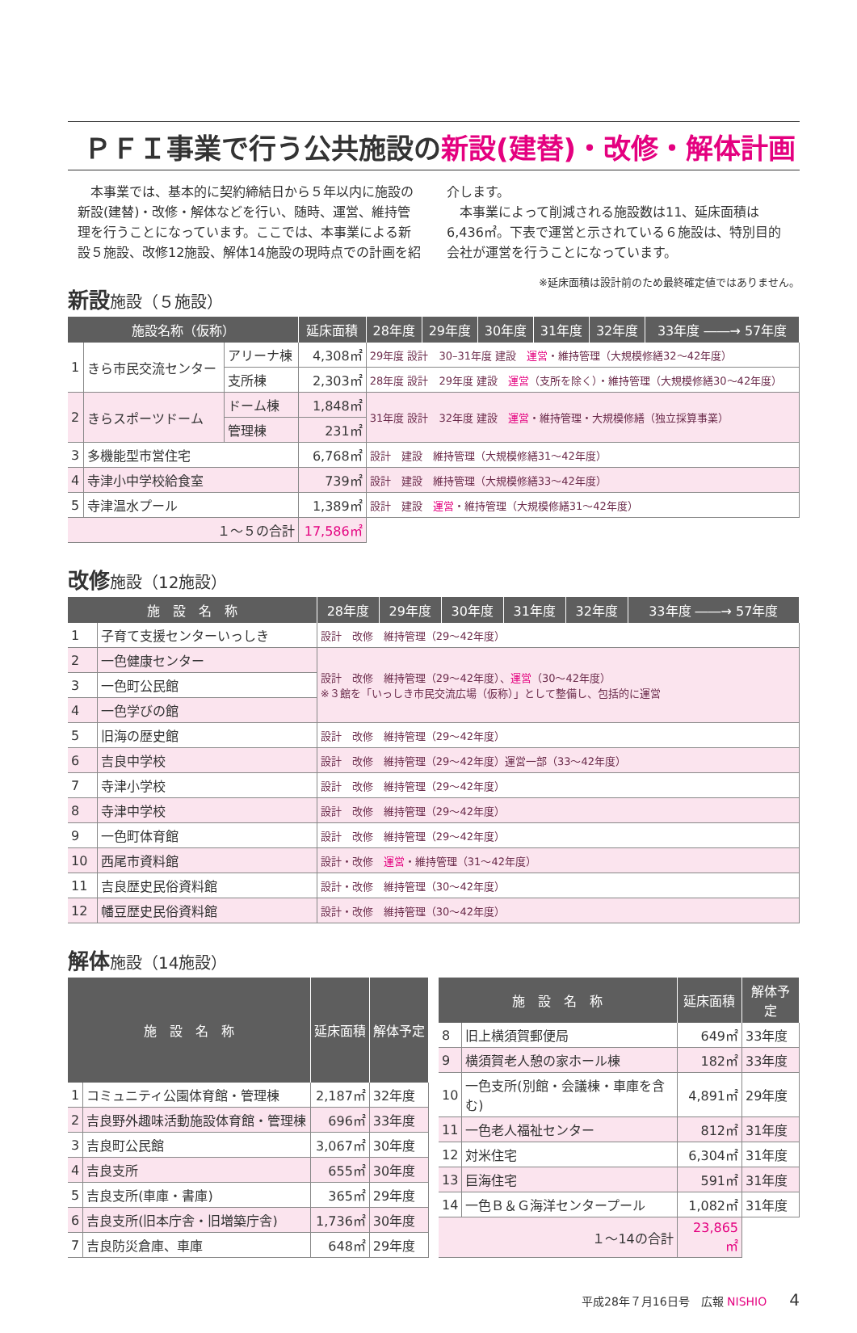ＰＦＩ事業で行う公共施設の新設(建替)・改修・解体計画
　本事業では、基本的に契約締結日から５年以内に施設の新設(建替)・改修・解体などを行い、随時、運営、維持管理を行うことになっています。ここでは、本事業による新設５施設、改修12施設、解体14施設の現時点での計画を紹介します。
　本事業によって削減される施設数は11、延床面積は6,436㎡。下表で運営と示されている６施設は、特別目的会社が運営を行うことになっています。
※延床面積は設計前のため最終確定値ではありません。
新設施設（５施設）
| 施設名称（仮称） | | | 延床面積 | 28年度 | 29年度 | 30年度 | 31年度 | 32年度 | 33年度 ――→ 57年度 |
| --- | --- | --- | --- | --- | --- | --- | --- | --- | --- |
| 1 | きら市民交流センター | アリーナ棟 | 4,308㎡ | 29年度 設計 30–31年度 建設 運営 ・維持管理（大規模修繕32～42年度） | | | | | |
| | | 支所棟 | 2,303㎡ | 28年度 設計 29年度 建設 運営 （支所を除く）・維持管理（大規模修繕30～42年度） | | | | | |
| 2 | きらスポーツドーム | ドーム棟 | 1,848㎡ | 31年度 設計 32年度 建設 運営 ・維持管理・大規模修繕（独立採算事業） | | | | | |
| | | 管理棟 | 231㎡ | | | | | | |
| 3 | 多機能型市営住宅 | | 6,768㎡ | 設計 建設 維持管理（大規模修繕31～42年度） | | | | | |
| 4 | 寺津小中学校給食室 | | 739㎡ | 設計 建設 維持管理（大規模修繕33～42年度） | | | | | |
| 5 | 寺津温水プール | | 1,389㎡ | 設計 建設 運営 ・維持管理（大規模修繕31～42年度） | | | | | |
| １～５の合計 | | | 17,586㎡ | | | | | | |
改修施設（12施設）
| 施 設 名 称 | | 28年度 | 29年度 | 30年度 | 31年度 | 32年度 | 33年度 ――→ 57年度 |
| --- | --- | --- | --- | --- | --- | --- | --- |
| 1 | 子育て支援センターいっしき | 設計 改修 維持管理（29～42年度） | | | | | |
| 2 | 一色健康センター | 設計 改修 維持管理（29～42年度）、 運営 （30～42年度） ※３館を「いっしき市民交流広場（仮称）」として整備し、包括的に運営 | | | | | |
| 3 | 一色町公民館 | | | | | | |
| 4 | 一色学びの館 | | | | | | |
| 5 | 旧海の歴史館 | 設計 改修 維持管理（29～42年度） | | | | | |
| 6 | 吉良中学校 | 設計 改修 維持管理（29～42年度）運営一部（33～42年度） | | | | | |
| 7 | 寺津小学校 | 設計 改修 維持管理（29～42年度） | | | | | |
| 8 | 寺津中学校 | 設計 改修 維持管理（29～42年度） | | | | | |
| 9 | 一色町体育館 | 設計 改修 維持管理（29～42年度） | | | | | |
| 10 | 西尾市資料館 | 設計・改修 運営 ・維持管理（31～42年度） | | | | | |
| 11 | 吉良歴史民俗資料館 | 設計・改修 維持管理（30～42年度） | | | | | |
| 12 | 幡豆歴史民俗資料館 | 設計・改修 維持管理（30～42年度） | | | | | |
解体施設（14施設）
| 施 設 名 称 | | 延床面積 | 解体予定 |
| --- | --- | --- | --- |
| 1 | コミュニティ公園体育館・管理棟 | 2,187㎡ | 32年度 |
| 2 | 吉良野外趣味活動施設体育館・管理棟 | 696㎡ | 33年度 |
| 3 | 吉良町公民館 | 3,067㎡ | 30年度 |
| 4 | 吉良支所 | 655㎡ | 30年度 |
| 5 | 吉良支所(車庫・書庫) | 365㎡ | 29年度 |
| 6 | 吉良支所(旧本庁舎・旧増築庁舎) | 1,736㎡ | 30年度 |
| 7 | 吉良防災倉庫、車庫 | 648㎡ | 29年度 |
| 施 設 名 称 | | 延床面積 | 解体予定 |
| --- | --- | --- | --- |
| 8 | 旧上横須賀郵便局 | 649㎡ | 33年度 |
| 9 | 横須賀老人憩の家ホール棟 | 182㎡ | 33年度 |
| 10 | 一色支所(別館・会議棟・車庫を含む) | 4,891㎡ | 29年度 |
| 11 | 一色老人福祉センター | 812㎡ | 31年度 |
| 12 | 対米住宅 | 6,304㎡ | 31年度 |
| 13 | 巨海住宅 | 591㎡ | 31年度 |
| 14 | 一色Ｂ＆Ｇ海洋センタープール | 1,082㎡ | 31年度 |
| １～14の合計 | | 23,865㎡ | |
平成28年７月16日号　広報 NISHIO　　4